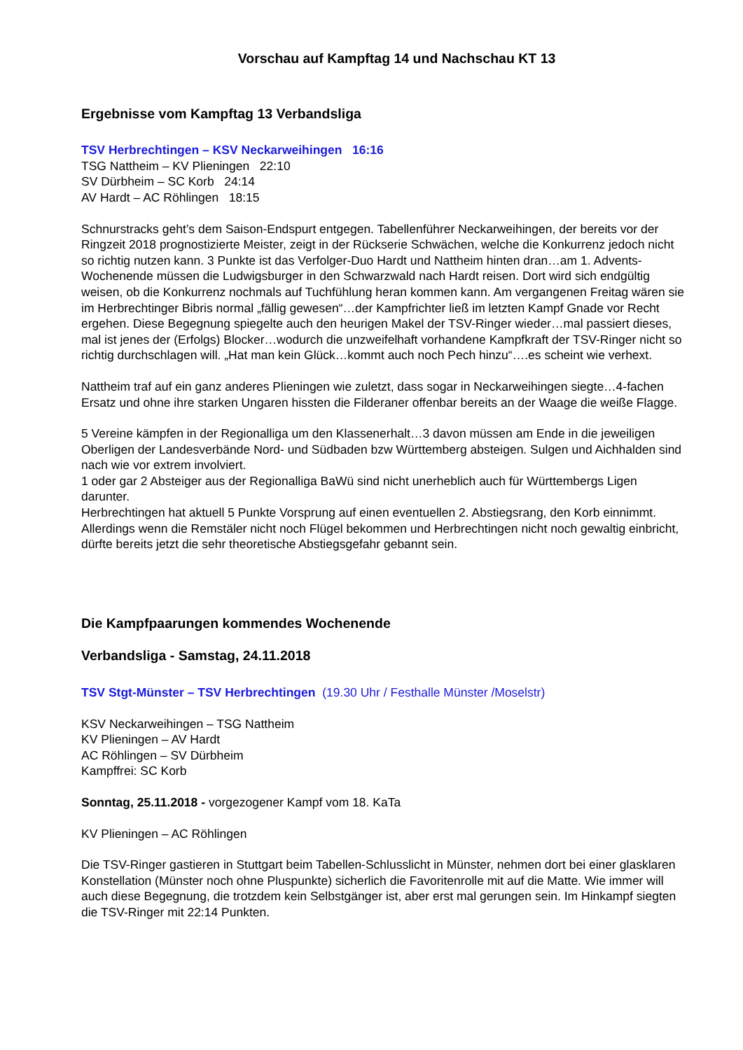Vorschau auf Kampftag 14 und Nachschau KT 13
Ergebnisse vom Kampftag 13 Verbandsliga
TSV Herbrechtingen – KSV Neckarweihingen 16:16
TSG Nattheim – KV Plieningen 22:10
SV Dürbheim – SC Korb 24:14
AV Hardt – AC Röhlingen 18:15
Schnurstracks geht’s dem Saison-Endspurt entgegen. Tabellenführer Neckarweihingen, der bereits vor der Ringzeit 2018 prognostizierte Meister, zeigt in der Rückserie Schwächen, welche die Konkurrenz jedoch nicht so richtig nutzen kann. 3 Punkte ist das Verfolger-Duo Hardt und Nattheim hinten dran…am 1. Advents-Wochenende müssen die Ludwigsburger in den Schwarzwald nach Hardt reisen. Dort wird sich endgültig weisen, ob die Konkurrenz nochmals auf Tuchfühlung heran kommen kann. Am vergangenen Freitag wären sie im Herbrechtinger Bibris normal „fällig gewesen“…der Kampfrichter ließ im letzten Kampf Gnade vor Recht ergehen. Diese Begegnung spiegelte auch den heurigen Makel der TSV-Ringer wieder…mal passiert dieses, mal ist jenes der (Erfolgs) Blocker…wodurch die unzweifelhaft vorhandene Kampfkraft der TSV-Ringer nicht so richtig durchschlagen will. „Hat man kein Glück…kommt auch noch Pech hinzu“….es scheint wie verhext.
Nattheim traf auf ein ganz anderes Plieningen wie zuletzt, dass sogar in Neckarweihingen siegte…4-fachen Ersatz und ohne ihre starken Ungaren hissten die Filderaner offenbar bereits an der Waage die weiße Flagge.
5 Vereine kämpfen in der Regionalliga um den Klassenerhalt…3 davon müssen am Ende in die jeweiligen Oberligen der Landesverbände Nord- und Südbaden bzw Württemberg absteigen. Sulgen und Aichhalden sind nach wie vor extrem involviert.
1 oder gar 2 Absteiger aus der Regionalliga BaWü sind nicht unerheblich auch für Württembergs Ligen darunter.
Herbrechtingen hat aktuell 5 Punkte Vorsprung auf einen eventuellen 2. Abstiegsrang, den Korb einnimmt. Allerdings wenn die Remstäler nicht noch Flügel bekommen und Herbrechtingen nicht noch gewaltig einbricht, dürfte bereits jetzt die sehr theoretische Abstiegsgefahr gebannt sein.
Die Kampfpaarungen kommendes Wochenende
Verbandsliga - Samstag, 24.11.2018
TSV Stgt-Münster – TSV Herbrechtingen (19.30 Uhr / Festhalle Münster /Moselstr)
KSV Neckarweihingen – TSG Nattheim
KV Plieningen – AV Hardt
AC Röhlingen – SV Dürbheim
Kampffrei: SC Korb
Sonntag, 25.11.2018 - vorgezogener Kampf vom 18. KaTa
KV Plieningen – AC Röhlingen
Die TSV-Ringer gastieren in Stuttgart beim Tabellen-Schlusslicht in Münster, nehmen dort bei einer glasklaren Konstellation (Münster noch ohne Pluspunkte) sicherlich die Favoritenrolle mit auf die Matte. Wie immer will auch diese Begegnung, die trotzdem kein Selbstgänger ist, aber erst mal gerungen sein. Im Hinkampf siegten die TSV-Ringer mit 22:14 Punkten.